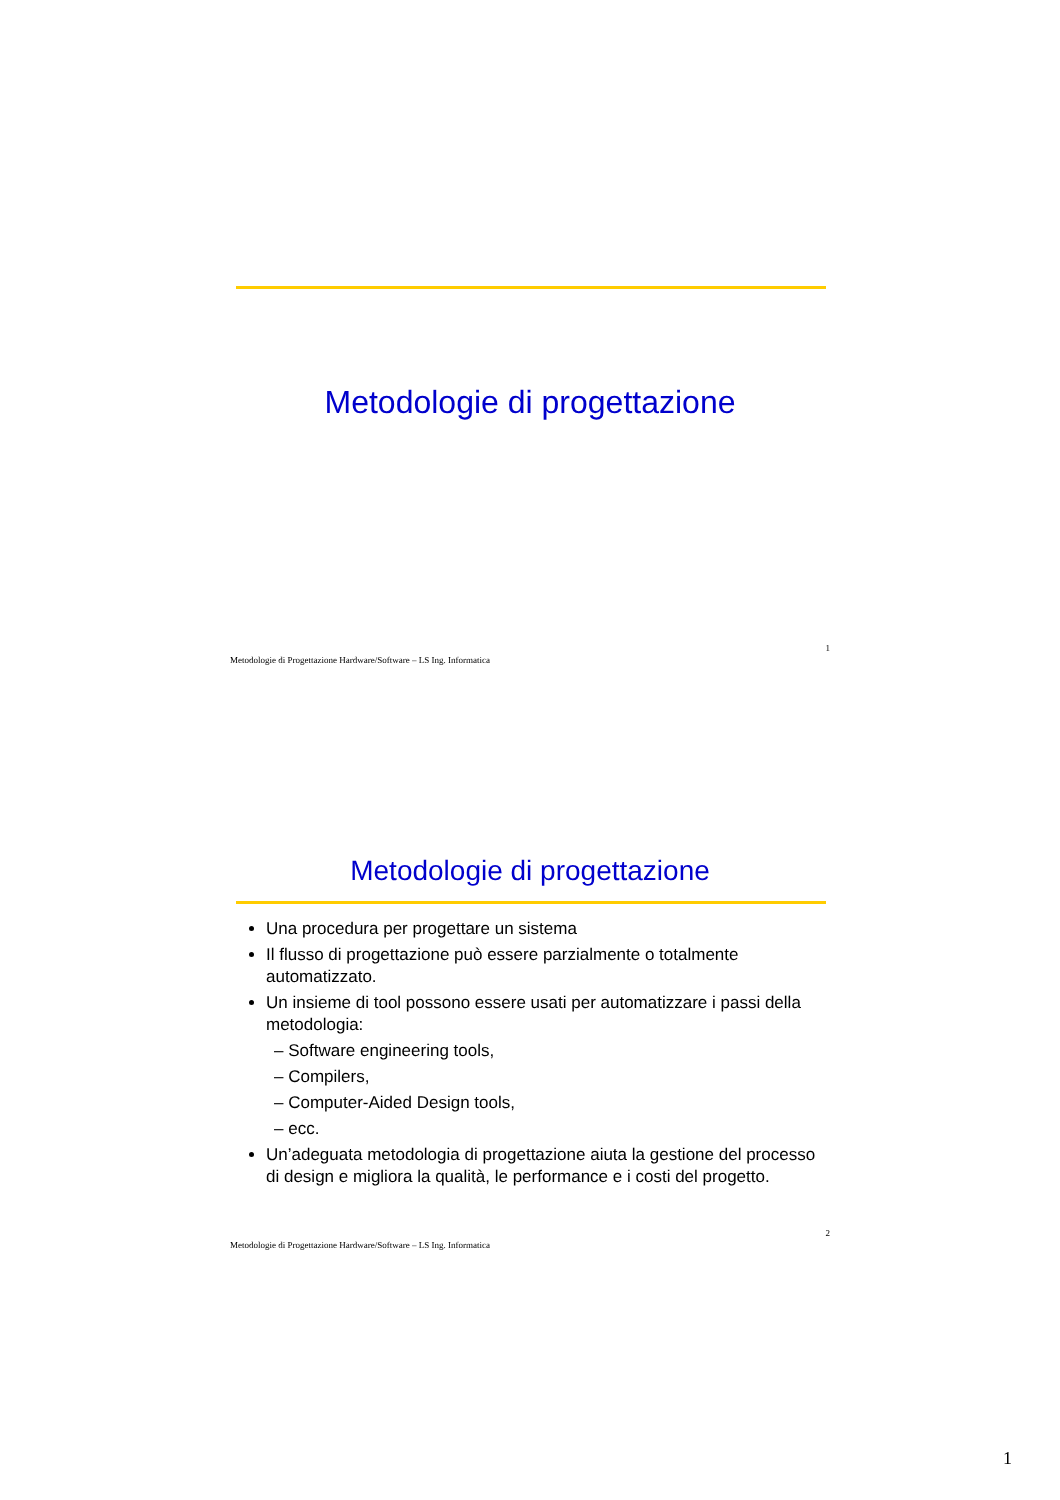Metodologie di progettazione
Metodologie di Progettazione Hardware/Software – LS Ing. Informatica 1
Metodologie di progettazione
Una procedura per progettare un sistema
Il flusso di progettazione può essere parzialmente o totalmente automatizzato.
Un insieme di tool possono essere usati per automatizzare i passi della metodologia:
– Software engineering tools,
– Compilers,
– Computer-Aided Design tools,
– ecc.
Un’adeguata metodologia di progettazione aiuta la gestione del processo di design e migliora la qualità, le performance e i costi del progetto.
Metodologie di Progettazione Hardware/Software – LS Ing. Informatica 2
1